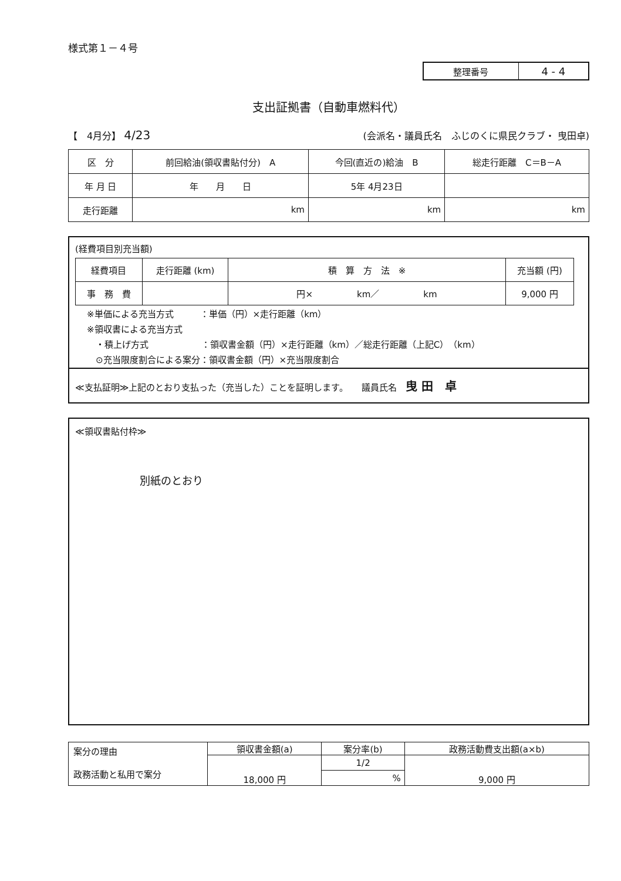様式第１－４号
| 整理番号 | 4 - 4 |
支出証拠書（自動車燃料代）
【　4月分】 4/23 (会派名・議員氏名　ふじのくに県民クラブ・ 曳田卓)
| 区 分 | 前回給油(領収書貼付分) A | 今回(直近の)給油 B | 総走行距離 C＝B－A |
| 年 月 日 | 年 月 日 | 5年 4月23日 | |
| 走行距離 | km | km | km |
(経費項目別充当額)
| 経費項目 | 走行距離 (km) | 積 算 方 法 ※ | 充当額 (円) |
| 事 務 費 | | 円× km／ km | 9,000 円 |
※単価による充当方式　　　：単価（円）×走行距離（km）
※領収書による充当方式
　・積上げ方式　　　　　　：領収書金額（円）×走行距離（km）／総走行距離（上記C）（km）
　⊙充当限度割合による案分：領収書金額（円）×充当限度割合
≪支払証明≫上記のとおり支払った（充当した）ことを証明します。　　議員氏名　曳 田　卓
≪領収書貼付枠≫
別紙のとおり
| 案分の理由 政務活動と私用で案分 | 領収書金額(a) | 案分率(b) | 政務活動費支出額(a×b) |
| | 18,000 円 | 1/2 | 9,000 円 |
| | | % | |